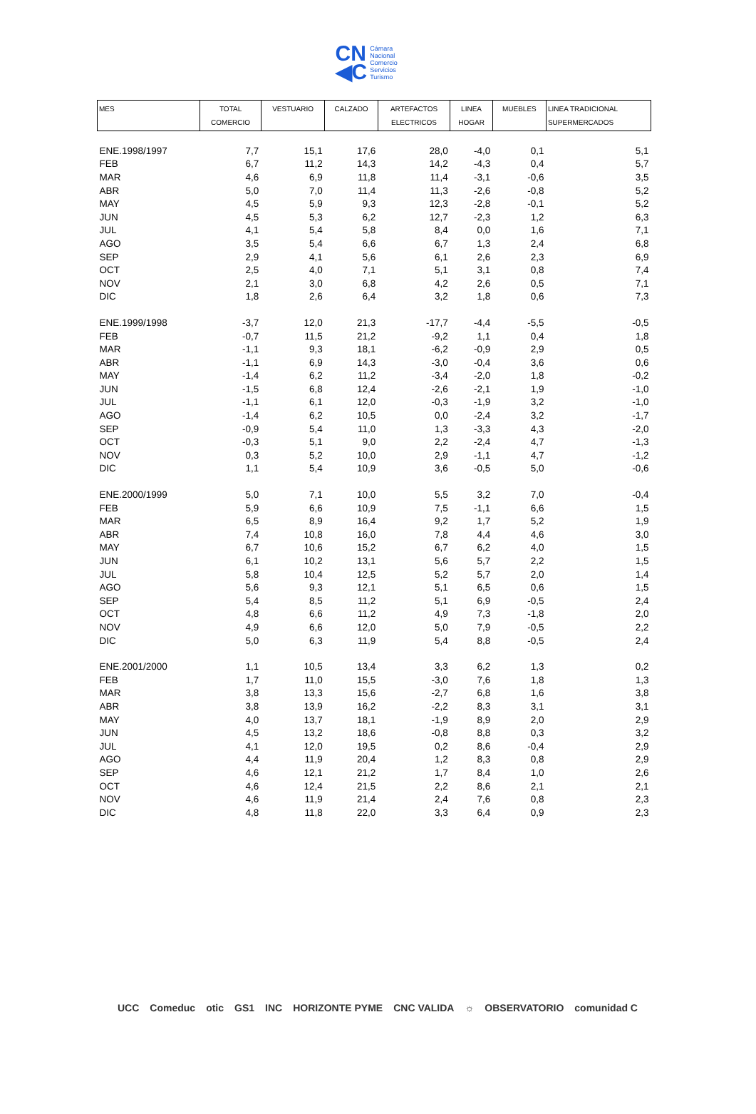CN
◀C
Cámara
Nacional
Comercio
Servicios
Turismo
| MES | TOTAL COMERCIO | VESTUARIO | CALZADO | ARTEFACTOS ELECTRICOS | LINEA HOGAR | MUEBLES | LINEA TRADICIONAL SUPERMERCADOS |
| --- | --- | --- | --- | --- | --- | --- | --- |
| ENE.1998/1997 | 7,7 | 15,1 | 17,6 | 28,0 | -4,0 | 0,1 | 5,1 |
| FEB | 6,7 | 11,2 | 14,3 | 14,2 | -4,3 | 0,4 | 5,7 |
| MAR | 4,6 | 6,9 | 11,8 | 11,4 | -3,1 | -0,6 | 3,5 |
| ABR | 5,0 | 7,0 | 11,4 | 11,3 | -2,6 | -0,8 | 5,2 |
| MAY | 4,5 | 5,9 | 9,3 | 12,3 | -2,8 | -0,1 | 5,2 |
| JUN | 4,5 | 5,3 | 6,2 | 12,7 | -2,3 | 1,2 | 6,3 |
| JUL | 4,1 | 5,4 | 5,8 | 8,4 | 0,0 | 1,6 | 7,1 |
| AGO | 3,5 | 5,4 | 6,6 | 6,7 | 1,3 | 2,4 | 6,8 |
| SEP | 2,9 | 4,1 | 5,6 | 6,1 | 2,6 | 2,3 | 6,9 |
| OCT | 2,5 | 4,0 | 7,1 | 5,1 | 3,1 | 0,8 | 7,4 |
| NOV | 2,1 | 3,0 | 6,8 | 4,2 | 2,6 | 0,5 | 7,1 |
| DIC | 1,8 | 2,6 | 6,4 | 3,2 | 1,8 | 0,6 | 7,3 |
| ENE.1999/1998 | -3,7 | 12,0 | 21,3 | -17,7 | -4,4 | -5,5 | -0,5 |
| FEB | -0,7 | 11,5 | 21,2 | -9,2 | 1,1 | 0,4 | 1,8 |
| MAR | -1,1 | 9,3 | 18,1 | -6,2 | -0,9 | 2,9 | 0,5 |
| ABR | -1,1 | 6,9 | 14,3 | -3,0 | -0,4 | 3,6 | 0,6 |
| MAY | -1,4 | 6,2 | 11,2 | -3,4 | -2,0 | 1,8 | -0,2 |
| JUN | -1,5 | 6,8 | 12,4 | -2,6 | -2,1 | 1,9 | -1,0 |
| JUL | -1,1 | 6,1 | 12,0 | -0,3 | -1,9 | 3,2 | -1,0 |
| AGO | -1,4 | 6,2 | 10,5 | 0,0 | -2,4 | 3,2 | -1,7 |
| SEP | -0,9 | 5,4 | 11,0 | 1,3 | -3,3 | 4,3 | -2,0 |
| OCT | -0,3 | 5,1 | 9,0 | 2,2 | -2,4 | 4,7 | -1,3 |
| NOV | 0,3 | 5,2 | 10,0 | 2,9 | -1,1 | 4,7 | -1,2 |
| DIC | 1,1 | 5,4 | 10,9 | 3,6 | -0,5 | 5,0 | -0,6 |
| ENE.2000/1999 | 5,0 | 7,1 | 10,0 | 5,5 | 3,2 | 7,0 | -0,4 |
| FEB | 5,9 | 6,6 | 10,9 | 7,5 | -1,1 | 6,6 | 1,5 |
| MAR | 6,5 | 8,9 | 16,4 | 9,2 | 1,7 | 5,2 | 1,9 |
| ABR | 7,4 | 10,8 | 16,0 | 7,8 | 4,4 | 4,6 | 3,0 |
| MAY | 6,7 | 10,6 | 15,2 | 6,7 | 6,2 | 4,0 | 1,5 |
| JUN | 6,1 | 10,2 | 13,1 | 5,6 | 5,7 | 2,2 | 1,5 |
| JUL | 5,8 | 10,4 | 12,5 | 5,2 | 5,7 | 2,0 | 1,4 |
| AGO | 5,6 | 9,3 | 12,1 | 5,1 | 6,5 | 0,6 | 1,5 |
| SEP | 5,4 | 8,5 | 11,2 | 5,1 | 6,9 | -0,5 | 2,4 |
| OCT | 4,8 | 6,6 | 11,2 | 4,9 | 7,3 | -1,8 | 2,0 |
| NOV | 4,9 | 6,6 | 12,0 | 5,0 | 7,9 | -0,5 | 2,2 |
| DIC | 5,0 | 6,3 | 11,9 | 5,4 | 8,8 | -0,5 | 2,4 |
| ENE.2001/2000 | 1,1 | 10,5 | 13,4 | 3,3 | 6,2 | 1,3 | 0,2 |
| FEB | 1,7 | 11,0 | 15,5 | -3,0 | 7,6 | 1,8 | 1,3 |
| MAR | 3,8 | 13,3 | 15,6 | -2,7 | 6,8 | 1,6 | 3,8 |
| ABR | 3,8 | 13,9 | 16,2 | -2,2 | 8,3 | 3,1 | 3,1 |
| MAY | 4,0 | 13,7 | 18,1 | -1,9 | 8,9 | 2,0 | 2,9 |
| JUN | 4,5 | 13,2 | 18,6 | -0,8 | 8,8 | 0,3 | 3,2 |
| JUL | 4,1 | 12,0 | 19,5 | 0,2 | 8,6 | -0,4 | 2,9 |
| AGO | 4,4 | 11,9 | 20,4 | 1,2 | 8,3 | 0,8 | 2,9 |
| SEP | 4,6 | 12,1 | 21,2 | 1,7 | 8,4 | 1,0 | 2,6 |
| OCT | 4,6 | 12,4 | 21,5 | 2,2 | 8,6 | 2,1 | 2,1 |
| NOV | 4,6 | 11,9 | 21,4 | 2,4 | 7,6 | 0,8 | 2,3 |
| DIC | 4,8 | 11,8 | 22,0 | 3,3 | 6,4 | 0,9 | 2,3 |
UCC Comeduc otic GS1 INC HORIZONTE PYME CNC VALIDA ☼ OBSERVATORIO comunidad C